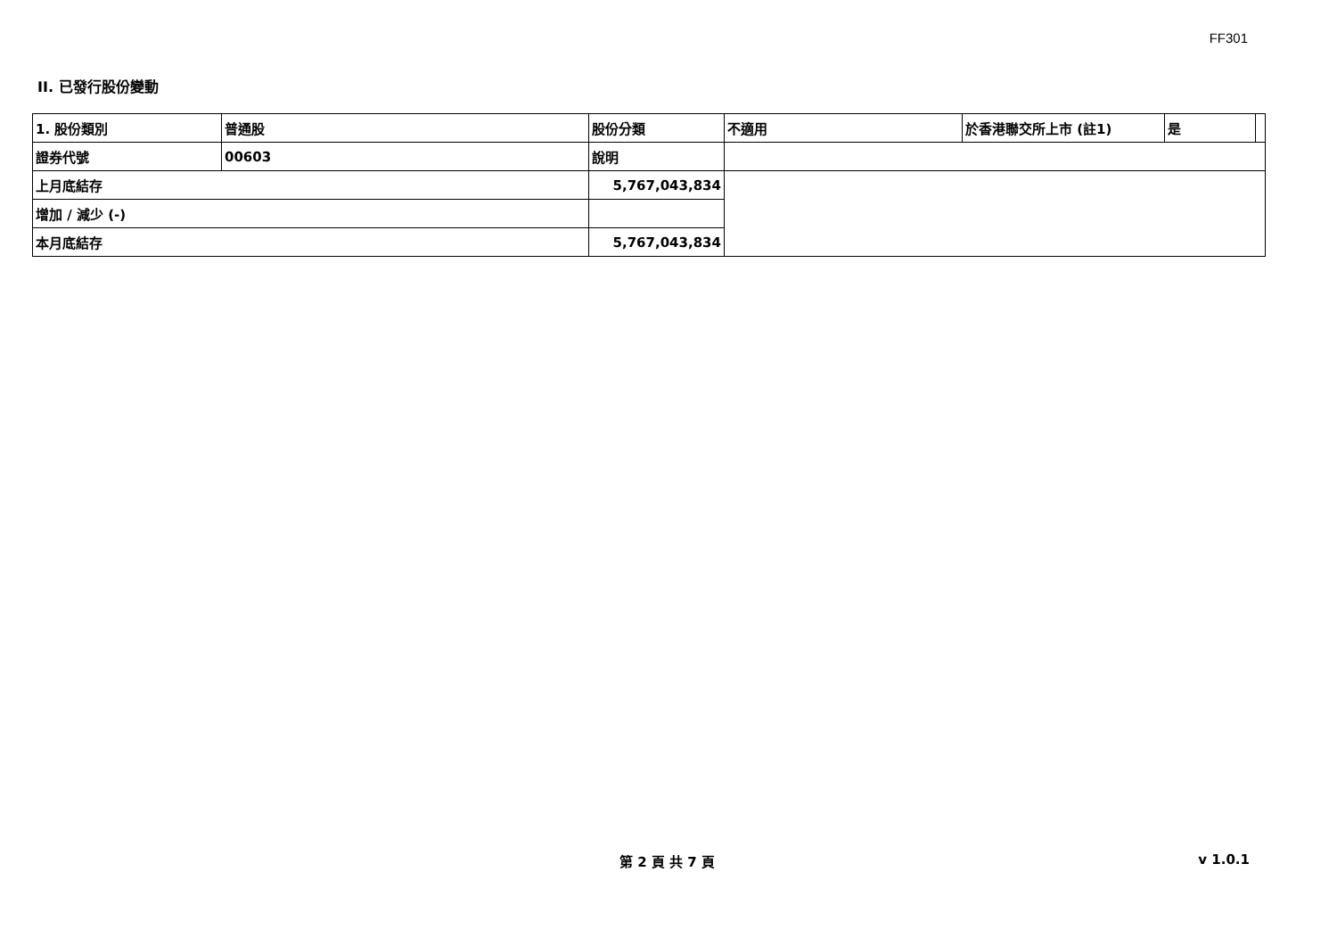FF301
II. 已發行股份變動
| 1. 股份類別 | 普通股 | | 股份分類 | 不適用 | 於香港聯交所上市 (註1) | 是 | |
| 證券代號 | 00603 | | 說明 | | | | |
| 上月底結存 | | 5,767,043,834 | | | | | |
| 增加 / 減少 (-) | | | | | | | |
| 本月底結存 | | 5,767,043,834 | | | | | |
第 2 頁 共 7 頁 v 1.0.1